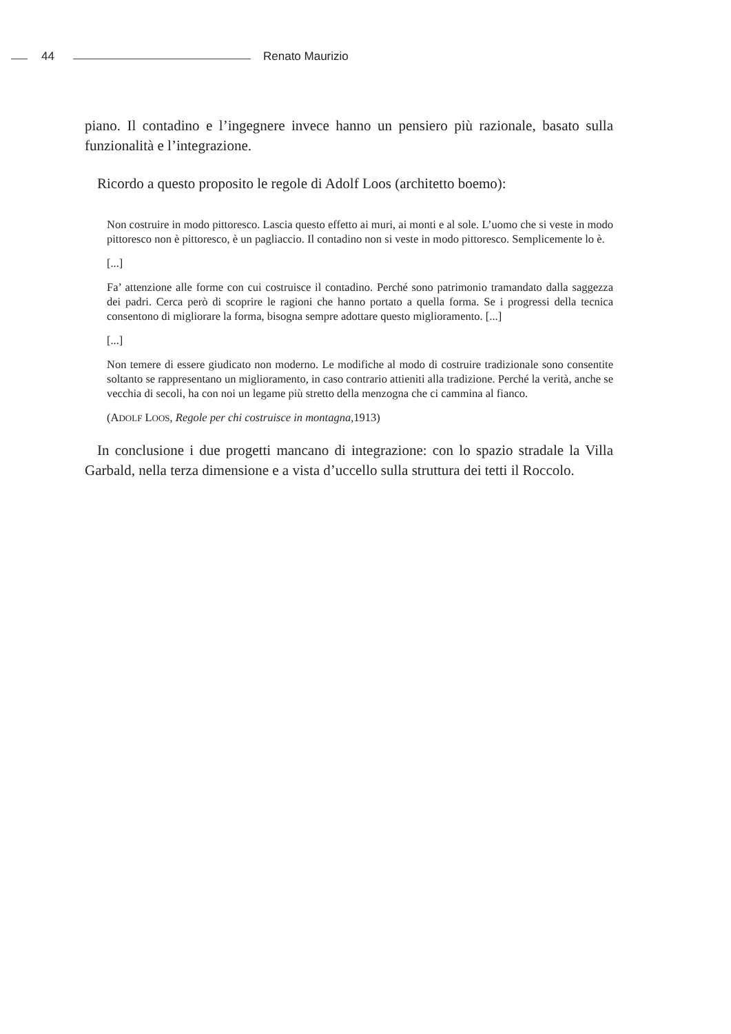44 Renato Maurizio
piano. Il contadino e l’ingegnere invece hanno un pensiero più razionale, basato sulla funzionalità e l’integrazione.
Ricordo a questo proposito le regole di Adolf Loos (architetto boemo):
Non costruire in modo pittoresco. Lascia questo effetto ai muri, ai monti e al sole. L’uomo che si veste in modo pittoresco non è pittoresco, è un pagliaccio. Il contadino non si veste in modo pittoresco. Semplicemente lo è.
[...]
Fa’ attenzione alle forme con cui costruisce il contadino. Perché sono patrimonio tramandato dalla saggezza dei padri. Cerca però di scoprire le ragioni che hanno portato a quella forma. Se i progressi della tecnica consentono di migliorare la forma, bisogna sempre adottare questo miglioramento. [...]
[...]
Non temere di essere giudicato non moderno. Le modifiche al modo di costruire tradizionale sono consentite soltanto se rappresentano un miglioramento, in caso contrario attieniti alla tradizione. Perché la verità, anche se vecchia di secoli, ha con noi un legame più stretto della menzogna che ci cammina al fianco.
(ADOLF LOOS, Regole per chi costruisce in montagna,1913)
In conclusione i due progetti mancano di integrazione: con lo spazio stradale la Villa Garbald, nella terza dimensione e a vista d’uccello sulla struttura dei tetti il Roccolo.